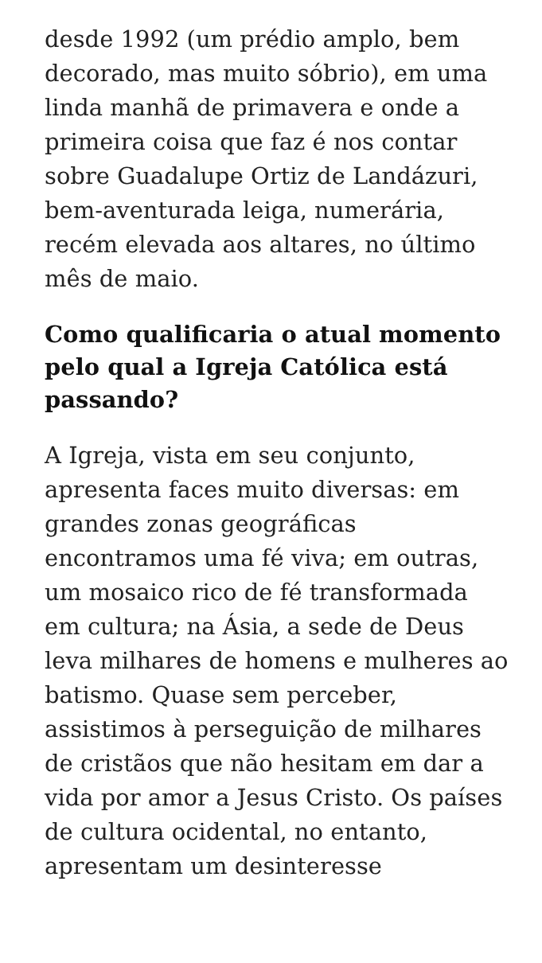desde 1992 (um prédio amplo, bem decorado, mas muito sóbrio), em uma linda manhã de primavera e onde a primeira coisa que faz é nos contar sobre Guadalupe Ortiz de Landázuri, bem-aventurada leiga, numerária, recém elevada aos altares, no último mês de maio.
Como qualificaria o atual momento pelo qual a Igreja Católica está passando?
A Igreja, vista em seu conjunto, apresenta faces muito diversas: em grandes zonas geográficas encontramos uma fé viva; em outras, um mosaico rico de fé transformada em cultura; na Ásia, a sede de Deus leva milhares de homens e mulheres ao batismo. Quase sem perceber, assistimos à perseguição de milhares de cristãos que não hesitam em dar a vida por amor a Jesus Cristo. Os países de cultura ocidental, no entanto, apresentam um desinteresse